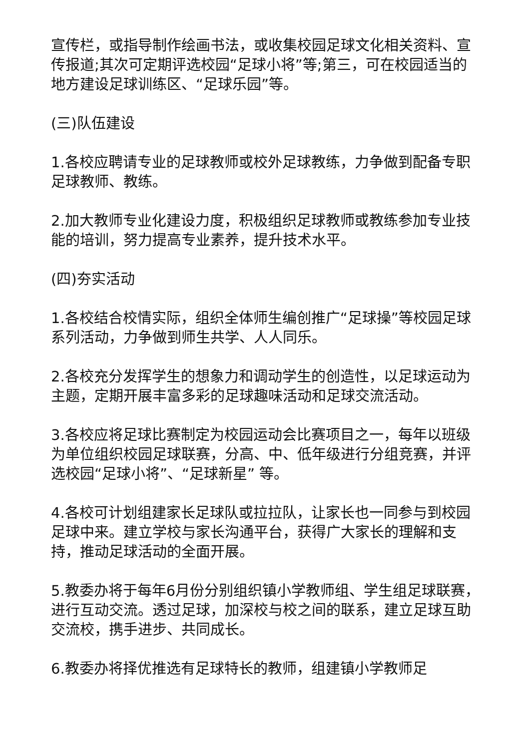宣传栏，或指导制作绘画书法，或收集校园足球文化相关资料、宣传报道;其次可定期评选校园“足球小将”等;第三，可在校园适当的地方建设足球训练区、“足球乐园”等。
(三)队伍建设
1.各校应聘请专业的足球教师或校外足球教练，力争做到配备专职足球教师、教练。
2.加大教师专业化建设力度，积极组织足球教师或教练参加专业技能的培训，努力提高专业素养，提升技术水平。
(四)夯实活动
1.各校结合校情实际，组织全体师生编创推广“足球操”等校园足球系列活动，力争做到师生共学、人人同乐。
2.各校充分发挥学生的想象力和调动学生的创造性，以足球运动为主题，定期开展丰富多彩的足球趣味活动和足球交流活动。
3.各校应将足球比赛制定为校园运动会比赛项目之一，每年以班级为单位组织校园足球联赛，分高、中、低年级进行分组竞赛，并评选校园“足球小将”、“足球新星” 等。
4.各校可计划组建家长足球队或拉拉队，让家长也一同参与到校园足球中来。建立学校与家长沟通平台，获得广大家长的理解和支持，推动足球活动的全面开展。
5.教委办将于每年6月份分别组织镇小学教师组、学生组足球联赛，进行互动交流。透过足球，加深校与校之间的联系，建立足球互助交流校，携手进步、共同成长。
6.教委办将择优推选有足球特长的教师，组建镇小学教师足